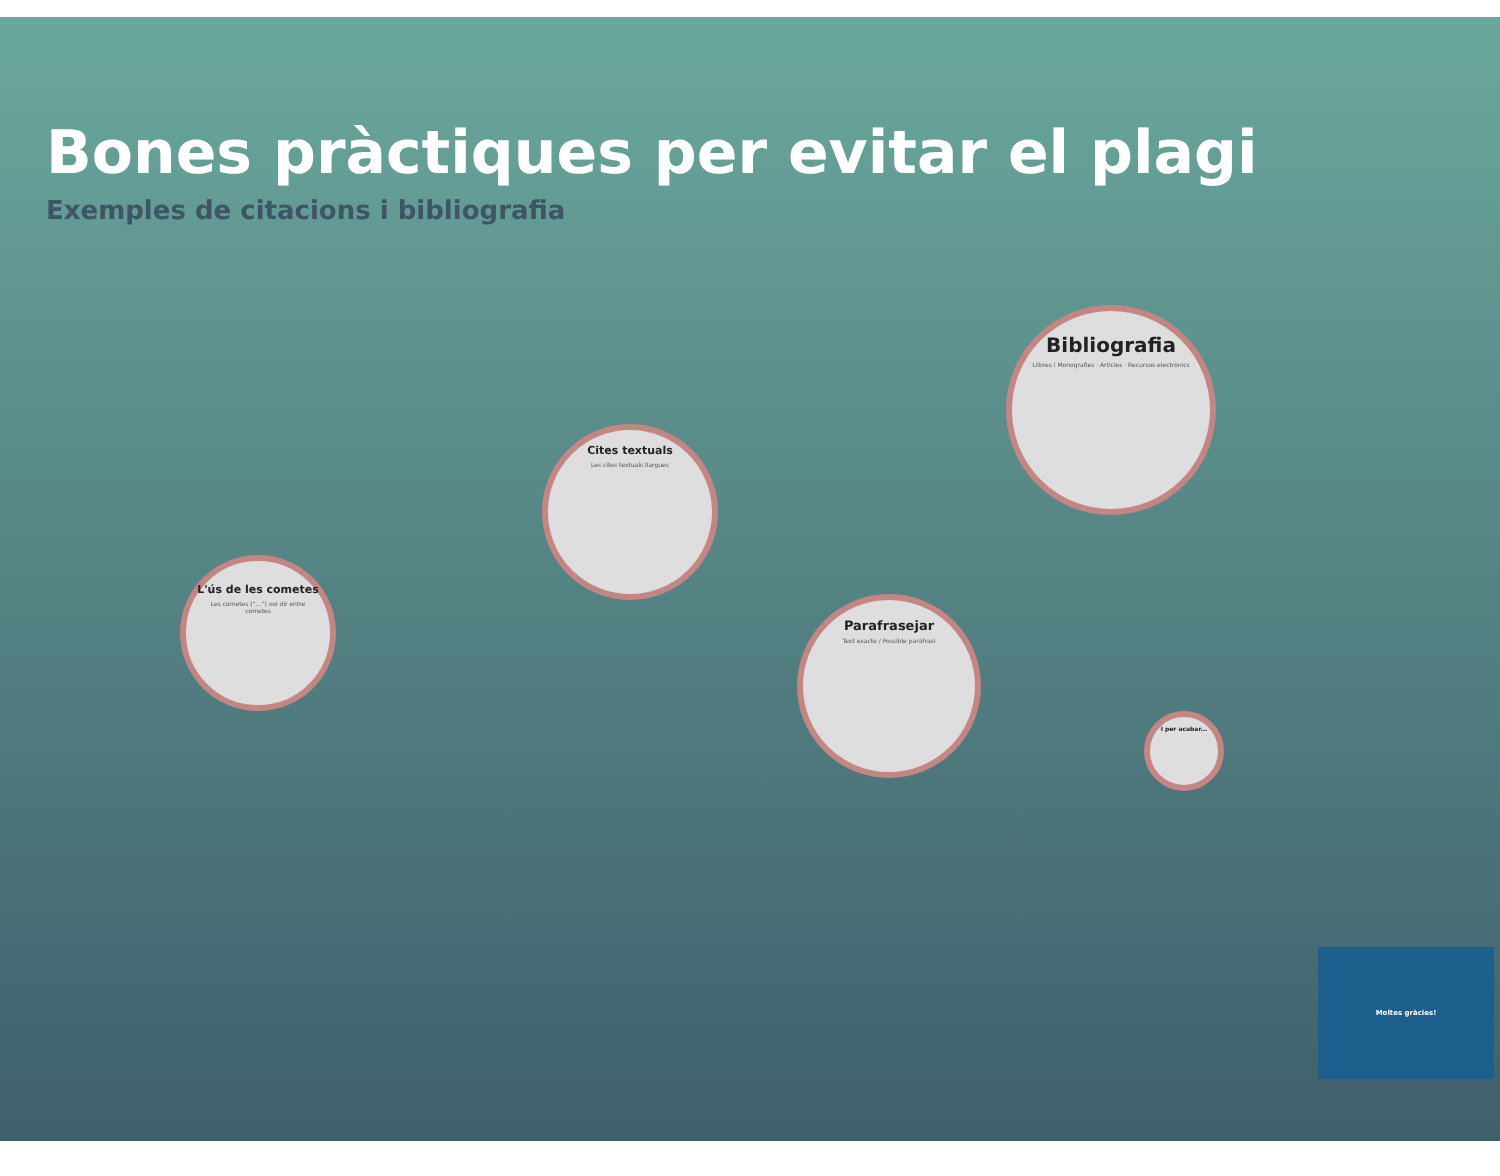Bones pràctiques per evitar el plagi
Exemples de citacions i bibliografia
L'ús de les cometes
Les cometes (“...”) vol dir entre cometes
Cites textuals
Les cites textuals llargues
Parafrasejar
Text exacte / Possible paràfrasi
Bibliografia
Llibres i Monografies · Articles · Recursos electrònics
I per acabar...
Moltes gràcies!